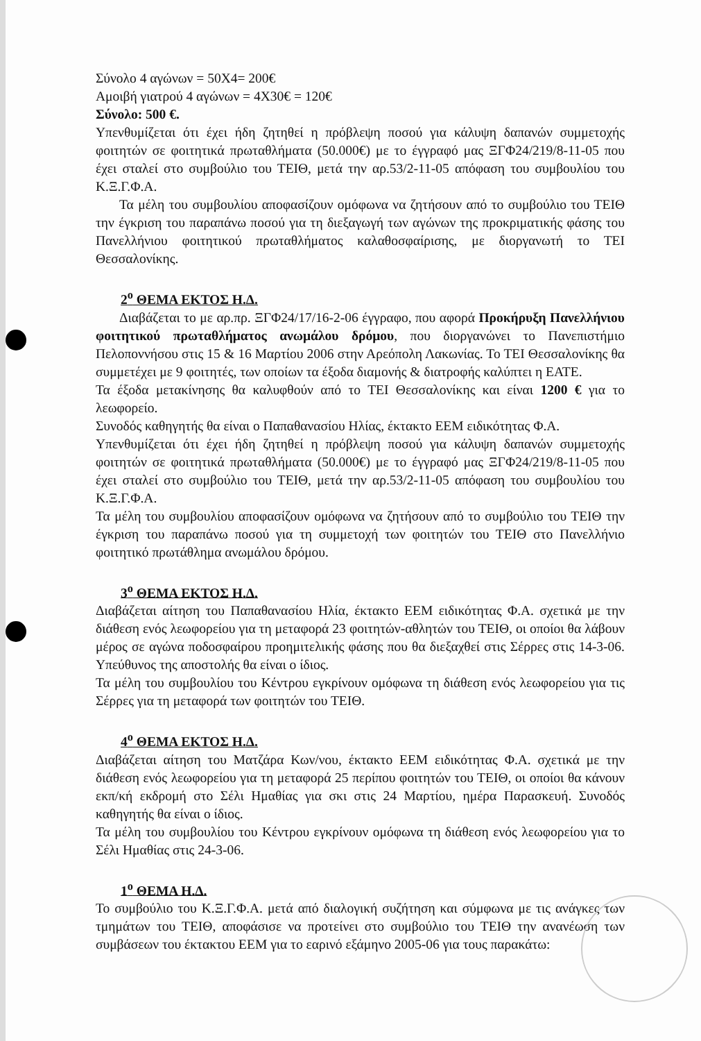Σύνολο 4 αγώνων = 50Χ4= 200€
Αμοιβή γιατρού 4 αγώνων = 4Χ30€ = 120€
Σύνολο: 500 €.
Υπενθυμίζεται ότι έχει ήδη ζητηθεί η πρόβλεψη ποσού για κάλυψη δαπανών συμμετοχής φοιτητών σε φοιτητικά πρωταθλήματα (50.000€) με το έγγραφό μας ΞΓΦ24/219/8-11-05 που έχει σταλεί στο συμβούλιο του ΤΕΙΘ, μετά την αρ.53/2-11-05 απόφαση του συμβουλίου του Κ.Ξ.Γ.Φ.Α.
Τα μέλη του συμβουλίου αποφασίζουν ομόφωνα να ζητήσουν από το συμβούλιο του ΤΕΙΘ την έγκριση του παραπάνω ποσού για τη διεξαγωγή των αγώνων της προκριματικής φάσης του Πανελλήνιου φοιτητικού πρωταθλήματος καλαθοσφαίρισης, με διοργανωτή το ΤΕΙ Θεσσαλονίκης.
2<sup>ο</sup> ΘΕΜΑ ΕΚΤΟΣ Η.Δ.
Διαβάζεται το με αρ.πρ. ΞΓΦ24/17/16-2-06 έγγραφο, που αφορά Προκήρυξη Πανελλήνιου φοιτητικού πρωταθλήματος ανωμάλου δρόμου, που διοργανώνει το Πανεπιστήμιο Πελοποννήσου στις 15 & 16 Μαρτίου 2006 στην Αρεόπολη Λακωνίας. Το ΤΕΙ Θεσσαλονίκης θα συμμετέχει με 9 φοιτητές, των οποίων τα έξοδα διαμονής & διατροφής καλύπτει η ΕΑΤΕ.
Τα έξοδα μετακίνησης θα καλυφθούν από το ΤΕΙ Θεσσαλονίκης και είναι 1200 € για το λεωφορείο.
Συνοδός καθηγητής θα είναι ο Παπαθανασίου Ηλίας, έκτακτο ΕΕΜ ειδικότητας Φ.Α.
Υπενθυμίζεται ότι έχει ήδη ζητηθεί η πρόβλεψη ποσού για κάλυψη δαπανών συμμετοχής φοιτητών σε φοιτητικά πρωταθλήματα (50.000€) με το έγγραφό μας ΞΓΦ24/219/8-11-05 που έχει σταλεί στο συμβούλιο του ΤΕΙΘ, μετά την αρ.53/2-11-05 απόφαση του συμβουλίου του Κ.Ξ.Γ.Φ.Α.
Τα μέλη του συμβουλίου αποφασίζουν ομόφωνα να ζητήσουν από το συμβούλιο του ΤΕΙΘ την έγκριση του παραπάνω ποσού για τη συμμετοχή των φοιτητών του ΤΕΙΘ στο Πανελλήνιο φοιτητικό πρωτάθλημα ανωμάλου δρόμου.
3<sup>ο</sup> ΘΕΜΑ ΕΚΤΟΣ Η.Δ.
Διαβάζεται αίτηση του Παπαθανασίου Ηλία, έκτακτο ΕΕΜ ειδικότητας Φ.Α. σχετικά με την διάθεση ενός λεωφορείου για τη μεταφορά 23 φοιτητών-αθλητών του ΤΕΙΘ, οι οποίοι θα λάβουν μέρος σε αγώνα ποδοσφαίρου προημιτελικής φάσης που θα διεξαχθεί στις Σέρρες στις 14-3-06. Υπεύθυνος της αποστολής θα είναι ο ίδιος.
Τα μέλη του συμβουλίου του Κέντρου εγκρίνουν ομόφωνα τη διάθεση ενός λεωφορείου για τις Σέρρες για τη μεταφορά των φοιτητών του ΤΕΙΘ.
4<sup>ο</sup> ΘΕΜΑ ΕΚΤΟΣ Η.Δ.
Διαβάζεται αίτηση του Ματζάρα Κων/νου, έκτακτο ΕΕΜ ειδικότητας Φ.Α. σχετικά με την διάθεση ενός λεωφορείου για τη μεταφορά 25 περίπου φοιτητών του ΤΕΙΘ, οι οποίοι θα κάνουν εκπ/κή εκδρομή στο Σέλι Ημαθίας για σκι στις 24 Μαρτίου, ημέρα Παρασκευή. Συνοδός καθηγητής θα είναι ο ίδιος.
Τα μέλη του συμβουλίου του Κέντρου εγκρίνουν ομόφωνα τη διάθεση ενός λεωφορείου για το Σέλι Ημαθίας στις 24-3-06.
1<sup>ο</sup> ΘΕΜΑ Η.Δ.
Το συμβούλιο του Κ.Ξ.Γ.Φ.Α. μετά από διαλογική συζήτηση και σύμφωνα με τις ανάγκες των τμημάτων του ΤΕΙΘ, αποφάσισε να προτείνει στο συμβούλιο του ΤΕΙΘ την ανανέωση των συμβάσεων του έκτακτου ΕΕΜ για το εαρινό εξάμηνο 2005-06 για τους παρακάτω: